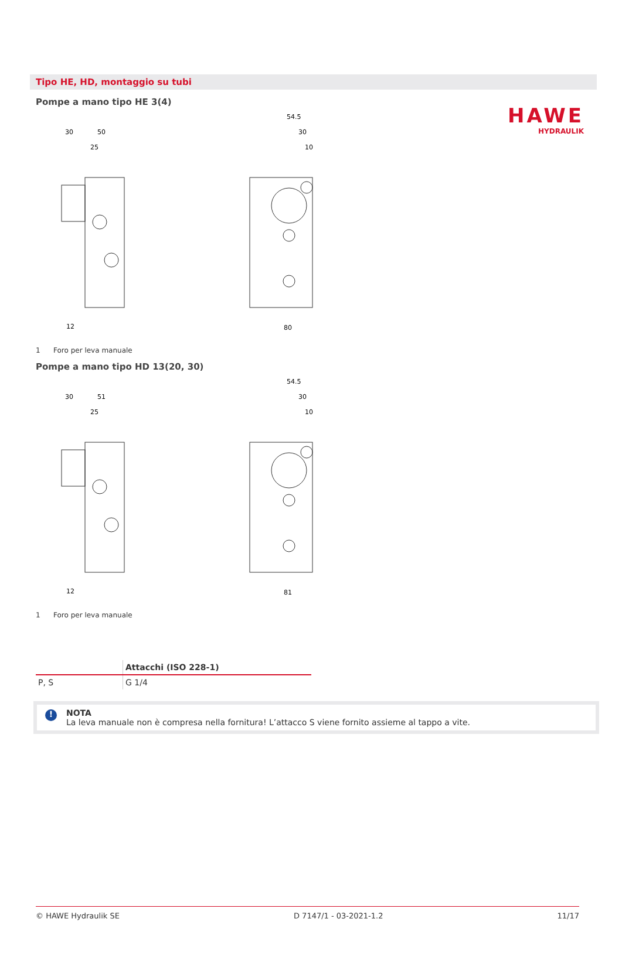HAWE
HYDRAULIK
Tipo HE, HD, montaggio su tubi
Pompe a mano tipo HE 3(4)
30
50
25
54.5
30
10
80
12
1 Foro per leva manuale
Pompe a mano tipo HD 13(20, 30)
30
51
25
54.5
30
10
81
12
1 Foro per leva manuale
| | Attacchi (ISO 228-1) |
| --- | --- |
| P, S | G 1/4 |
!
NOTA
La leva manuale non è compresa nella fornitura! L’attacco S viene fornito assieme al tappo a vite.
© HAWE Hydraulik SE D 7147/1 - 03-2021-1.2 11/17